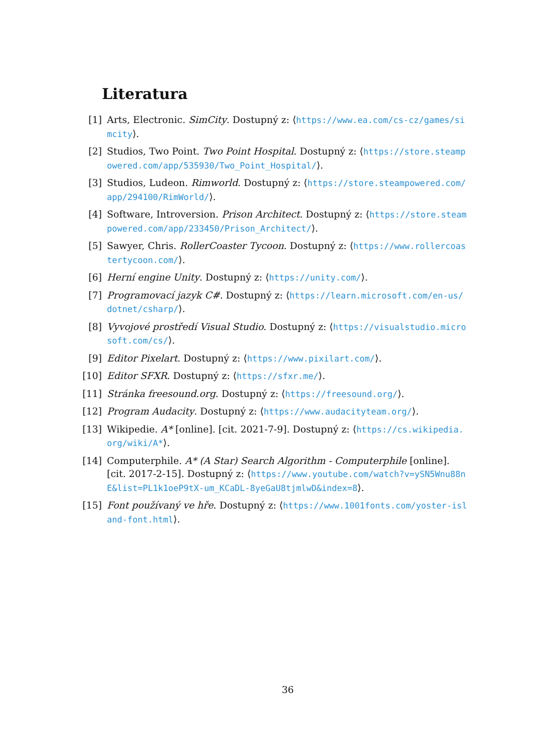Literatura
[1] Arts, Electronic. SimCity. Dostupný z: ⟨https://www.ea.com/cs-cz/games/simcity⟩.
[2] Studios, Two Point. Two Point Hospital. Dostupný z: ⟨https://store.steampowered.com/app/535930/Two_Point_Hospital/⟩.
[3] Studios, Ludeon. Rimworld. Dostupný z: ⟨https://store.steampowered.com/app/294100/RimWorld/⟩.
[4] Software, Introversion. Prison Architect. Dostupný z: ⟨https://store.steampowered.com/app/233450/Prison_Architect/⟩.
[5] Sawyer, Chris. RollerCoaster Tycoon. Dostupný z: ⟨https://www.rollercoastertycoon.com/⟩.
[6] Herní engine Unity. Dostupný z: ⟨https://unity.com/⟩.
[7] Programovací jazyk C#. Dostupný z: ⟨https://learn.microsoft.com/en-us/dotnet/csharp/⟩.
[8] Vyvojové prostředí Visual Studio. Dostupný z: ⟨https://visualstudio.microsoft.com/cs/⟩.
[9] Editor Pixelart. Dostupný z: ⟨https://www.pixilart.com/⟩.
[10] Editor SFXR. Dostupný z: ⟨https://sfxr.me/⟩.
[11] Stránka freesound.org. Dostupný z: ⟨https://freesound.org/⟩.
[12] Program Audacity. Dostupný z: ⟨https://www.audacityteam.org/⟩.
[13] Wikipedie. A* [online]. [cit. 2021-7-9]. Dostupný z: ⟨https://cs.wikipedia.org/wiki/A*⟩.
[14] Computerphile. A* (A Star) Search Algorithm - Computerphile [online]. [cit. 2017-2-15]. Dostupný z: ⟨https://www.youtube.com/watch?v=ySN5Wnu88nE&list=PL1k1oeP9tX-um_KCaDL-8yeGaU8tjmlwD&index=8⟩.
[15] Font používaný ve hře. Dostupný z: ⟨https://www.1001fonts.com/yoster-island-font.html⟩.
36